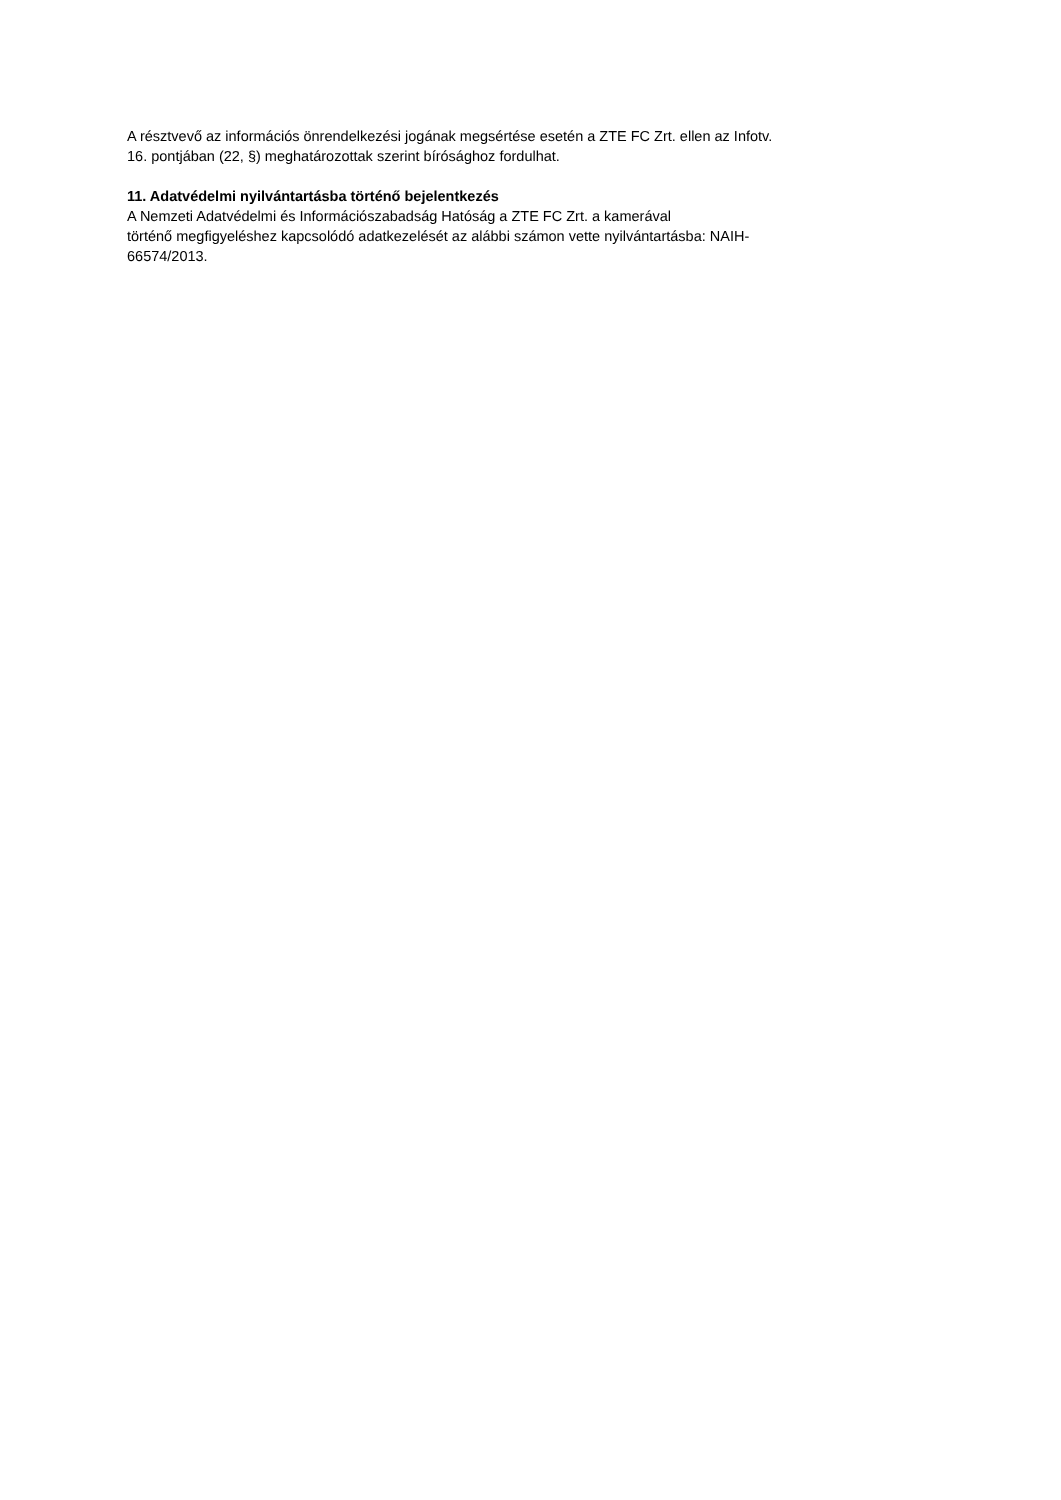A résztvevő az információs önrendelkezési jogának megsértése esetén a ZTE FC Zrt. ellen az Infotv.
16. pontjában (22, §) meghatározottak szerint bírósághoz fordulhat.
11. Adatvédelmi nyilvántartásba történő bejelentkezés
A Nemzeti Adatvédelmi és Információszabadság Hatóság a ZTE FC Zrt. a kamerával
történő megfigyeléshez kapcsolódó adatkezelését az alábbi számon vette nyilvántartásba: NAIH-
66574/2013.